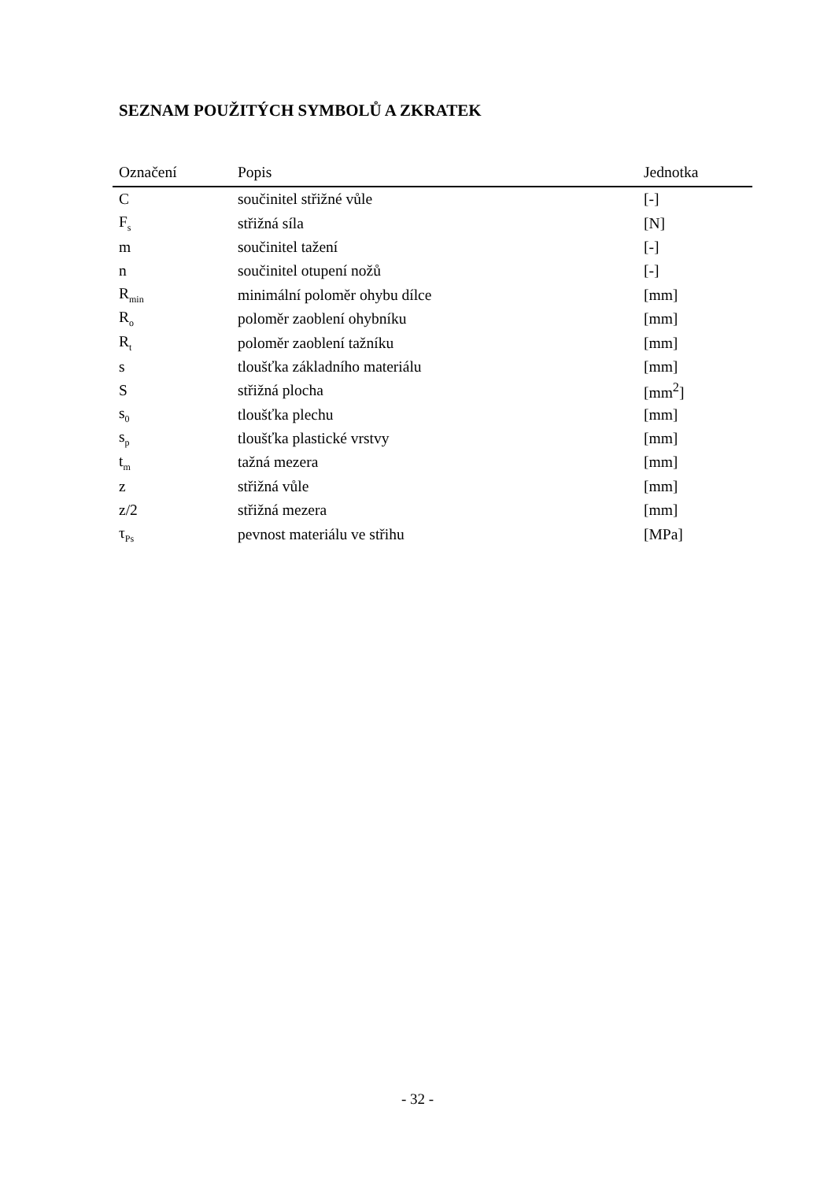SEZNAM POUŽITÝCH SYMBOLŮ A ZKRATEK
| Označení | Popis | Jednotka |
| --- | --- | --- |
| C | součinitel střižné vůle | [-] |
| F<sub>s</sub> | střižná síla | [N] |
| m | součinitel tažení | [-] |
| n | součinitel otupení nožů | [-] |
| R<sub>min</sub> | minimální poloměr ohybu dílce | [mm] |
| R<sub>o</sub> | poloměr zaoblení ohybníku | [mm] |
| R<sub>t</sub> | poloměr zaoblení tažníku | [mm] |
| s | tloušťka základního materiálu | [mm] |
| S | střižná plocha | [mm<sup>2</sup>] |
| s<sub>0</sub> | tloušťka plechu | [mm] |
| s<sub>p</sub> | tloušťka plastické vrstvy | [mm] |
| t<sub>m</sub> | tažná mezera | [mm] |
| z | střižná vůle | [mm] |
| z/2 | střižná mezera | [mm] |
| τ<sub>Ps</sub> | pevnost materiálu ve střihu | [MPa] |
- 32 -